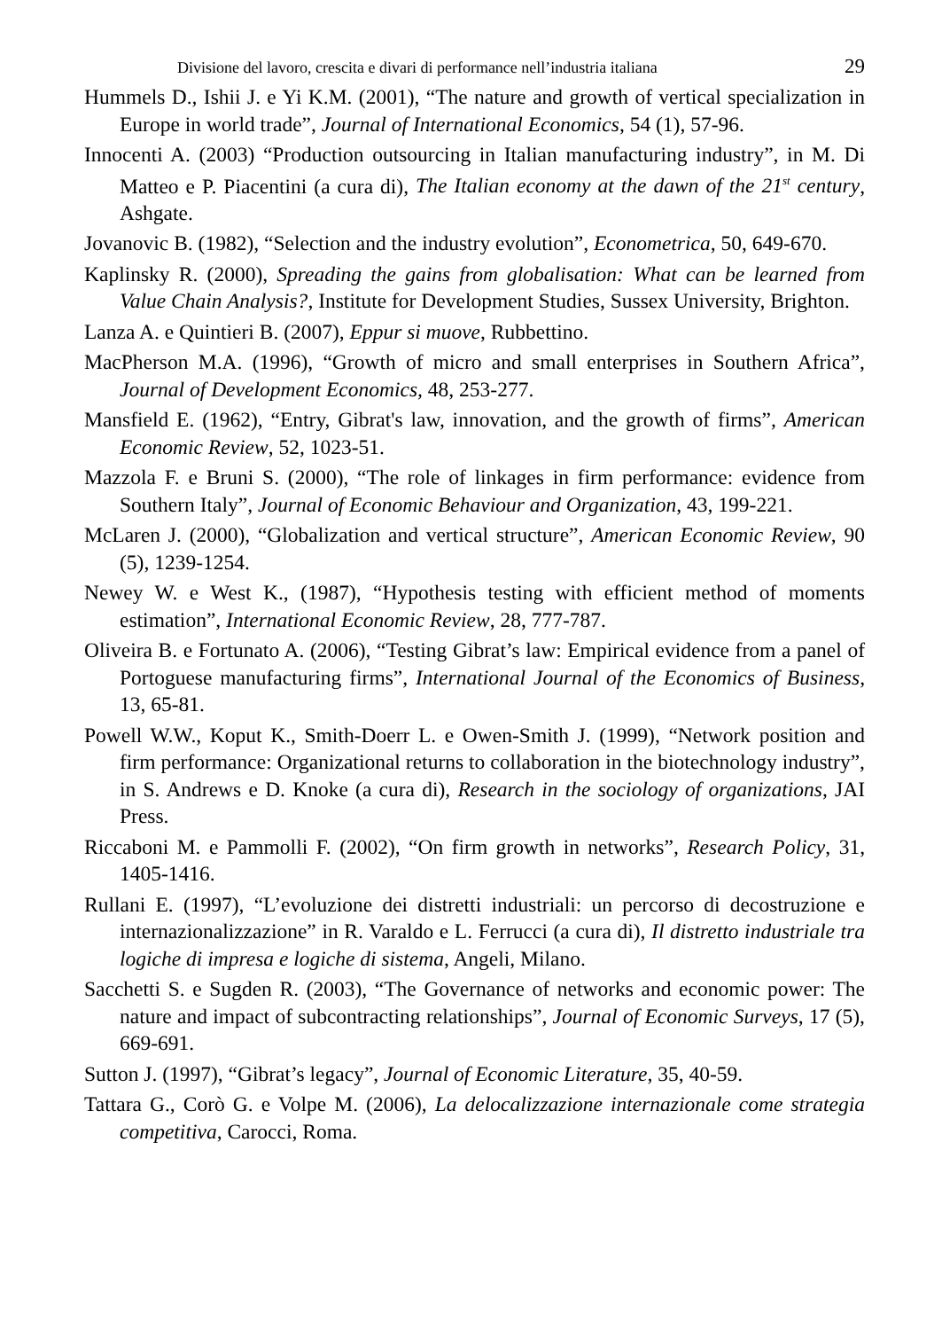Divisione del lavoro, crescita e divari di performance nell’industria italiana 29
Hummels D., Ishii J. e Yi K.M. (2001), “The nature and growth of vertical specialization in Europe in world trade”, Journal of International Economics, 54 (1), 57-96.
Innocenti A. (2003) “Production outsourcing in Italian manufacturing industry”, in M. Di Matteo e P. Piacentini (a cura di), The Italian economy at the dawn of the 21<sup>st</sup> century, Ashgate.
Jovanovic B. (1982), “Selection and the industry evolution”, Econometrica, 50, 649-670.
Kaplinsky R. (2000), Spreading the gains from globalisation: What can be learned from Value Chain Analysis?, Institute for Development Studies, Sussex University, Brighton.
Lanza A. e Quintieri B. (2007), Eppur si muove, Rubbettino.
MacPherson M.A. (1996), “Growth of micro and small enterprises in Southern Africa”, Journal of Development Economics, 48, 253-277.
Mansfield E. (1962), “Entry, Gibrat's law, innovation, and the growth of firms”, American Economic Review, 52, 1023-51.
Mazzola F. e Bruni S. (2000), “The role of linkages in firm performance: evidence from Southern Italy”, Journal of Economic Behaviour and Organization, 43, 199-221.
McLaren J. (2000), “Globalization and vertical structure”, American Economic Review, 90 (5), 1239-1254.
Newey W. e West K., (1987), “Hypothesis testing with efficient method of moments estimation”, International Economic Review, 28, 777-787.
Oliveira B. e Fortunato A. (2006), “Testing Gibrat’s law: Empirical evidence from a panel of Portoguese manufacturing firms”, International Journal of the Economics of Business, 13, 65-81.
Powell W.W., Koput K., Smith-Doerr L. e Owen-Smith J. (1999), “Network position and firm performance: Organizational returns to collaboration in the biotechnology industry”, in S. Andrews e D. Knoke (a cura di), Research in the sociology of organizations, JAI Press.
Riccaboni M. e Pammolli F. (2002), “On firm growth in networks”, Research Policy, 31, 1405-1416.
Rullani E. (1997), “L’evoluzione dei distretti industriali: un percorso di decostruzione e internazionalizzazione” in R. Varaldo e L. Ferrucci (a cura di), Il distretto industriale tra logiche di impresa e logiche di sistema, Angeli, Milano.
Sacchetti S. e Sugden R. (2003), “The Governance of networks and economic power: The nature and impact of subcontracting relationships”, Journal of Economic Surveys, 17 (5), 669-691.
Sutton J. (1997), “Gibrat’s legacy”, Journal of Economic Literature, 35, 40-59.
Tattara G., Corò G. e Volpe M. (2006), La delocalizzazione internazionale come strategia competitiva, Carocci, Roma.